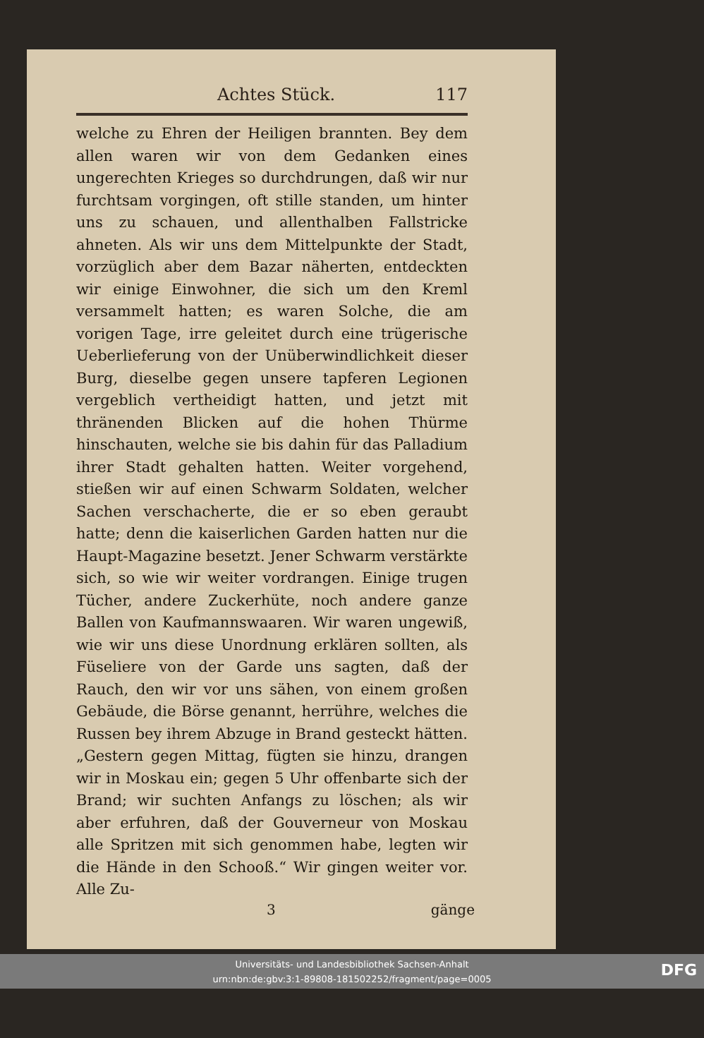Achtes Stück. 117
welche zu Ehren der Heiligen brannten. Bey dem allen waren wir von dem Gedanken eines ungerechten Krieges so durchdrungen, daß wir nur furchtsam vorgingen, oft stille standen, um hinter uns zu schauen, und allenthalben Fallstricke ahneten. Als wir uns dem Mittelpunkte der Stadt, vorzüglich aber dem Bazar näherten, entdeckten wir einige Einwohner, die sich um den Kreml versammelt hatten; es waren Solche, die am vorigen Tage, irre geleitet durch eine trügerische Ueberlieferung von der Unüberwindlichkeit dieser Burg, dieselbe gegen unsere tapferen Legionen vergeblich vertheidigt hatten, und jetzt mit thränenden Blicken auf die hohen Thürme hinschauten, welche sie bis dahin für das Palladium ihrer Stadt gehalten hatten. Weiter vorgehend, stießen wir auf einen Schwarm Soldaten, welcher Sachen verschacherte, die er so eben geraubt hatte; denn die kaiserlichen Garden hatten nur die Haupt-Magazine besetzt. Jener Schwarm verstärkte sich, so wie wir weiter vordrangen. Einige trugen Tücher, andere Zuckerhüte, noch andere ganze Ballen von Kaufmannswaaren. Wir waren ungewiß, wie wir uns diese Unordnung erklären sollten, als Füseliere von der Garde uns sagten, daß der Rauch, den wir vor uns sähen, von einem großen Gebäude, die Börse genannt, herrühre, welches die Russen bey ihrem Abzuge in Brand gesteckt hätten. „Gestern gegen Mittag, fügten sie hinzu, drangen wir in Moskau ein; gegen 5 Uhr offenbarte sich der Brand; wir suchten Anfangs zu löschen; als wir aber erfuhren, daß der Gouverneur von Moskau alle Spritzen mit sich genommen habe, legten wir die Hände in den Schooß.“ Wir gingen weiter vor. Alle Zu-
3 gänge
Universitäts- und Landesbibliothek Sachsen-Anhalt
urn:nbn:de:gbv:3:1-89808-181502252/fragment/page=0005
DFG